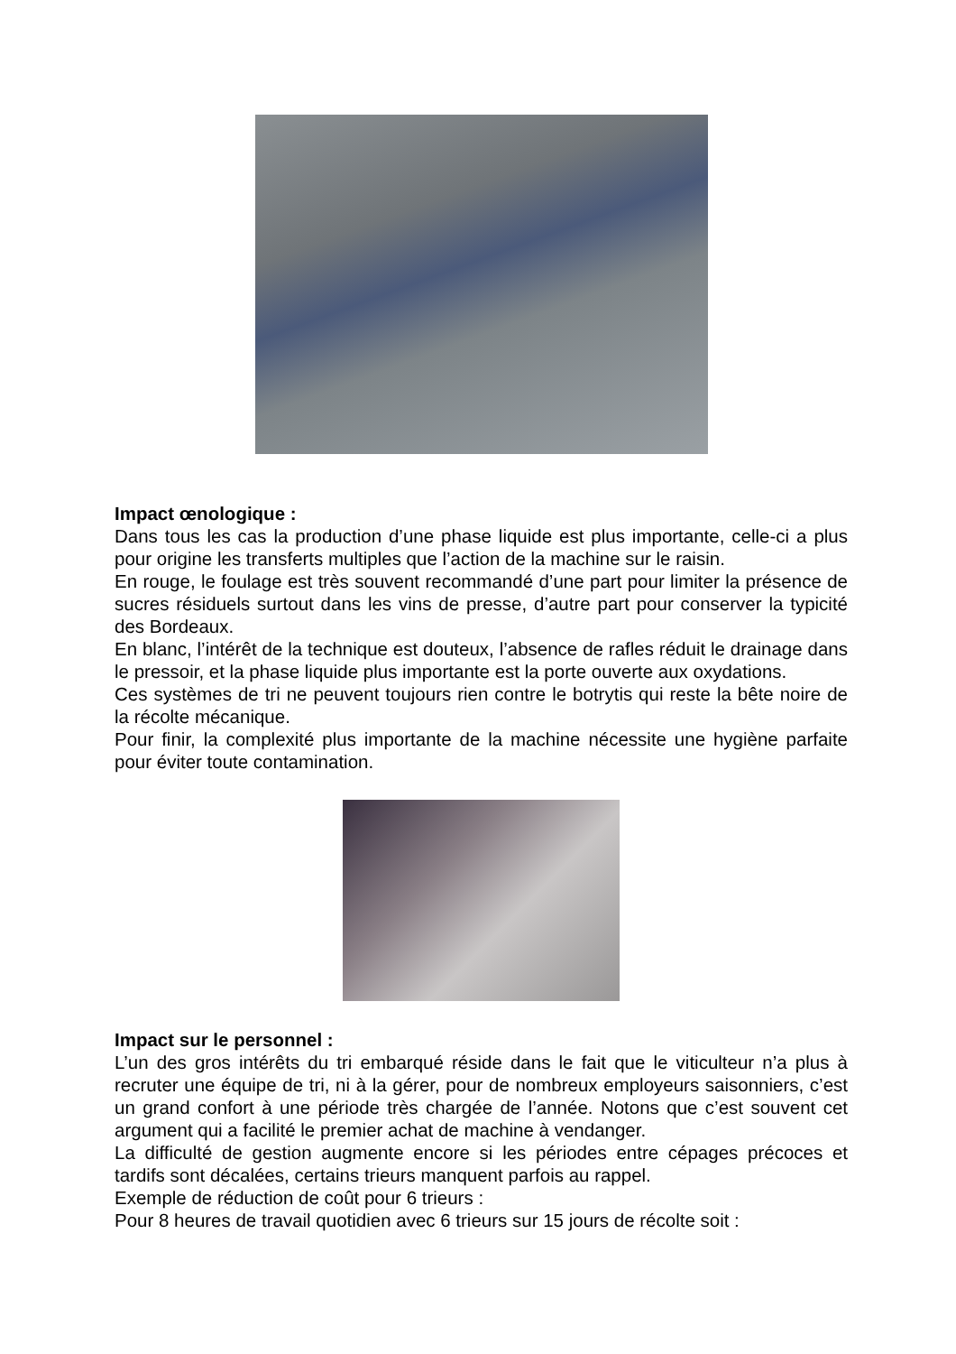Impact œnologique :
Dans tous les cas la production d’une phase liquide est plus importante, celle-ci a plus pour origine les transferts multiples que l’action de la machine sur le raisin.
En rouge, le foulage est très souvent recommandé d’une part pour limiter la présence de sucres résiduels surtout dans les vins de presse, d’autre part pour conserver la typicité des Bordeaux.
En blanc, l’intérêt de la technique est douteux, l’absence de rafles réduit le drainage dans le pressoir, et la phase liquide plus importante est la porte ouverte aux oxydations.
Ces systèmes de tri ne peuvent toujours rien contre le botrytis qui reste la bête noire de la récolte mécanique.
Pour finir, la complexité plus importante de la machine nécessite une hygiène parfaite pour éviter toute contamination.
Impact sur le personnel :
L’un des gros intérêts du tri embarqué réside dans le fait que le viticulteur n’a plus à recruter une équipe de tri, ni à la gérer, pour de nombreux employeurs saisonniers, c’est un grand confort à une période très chargée de l’année. Notons que c’est souvent cet argument qui a facilité le premier achat de machine à vendanger.
La difficulté de gestion augmente encore si les périodes entre cépages précoces et tardifs sont décalées, certains trieurs manquent parfois au rappel.
Exemple de réduction de coût pour 6 trieurs :
Pour 8 heures de travail quotidien avec 6 trieurs sur 15 jours de récolte soit :